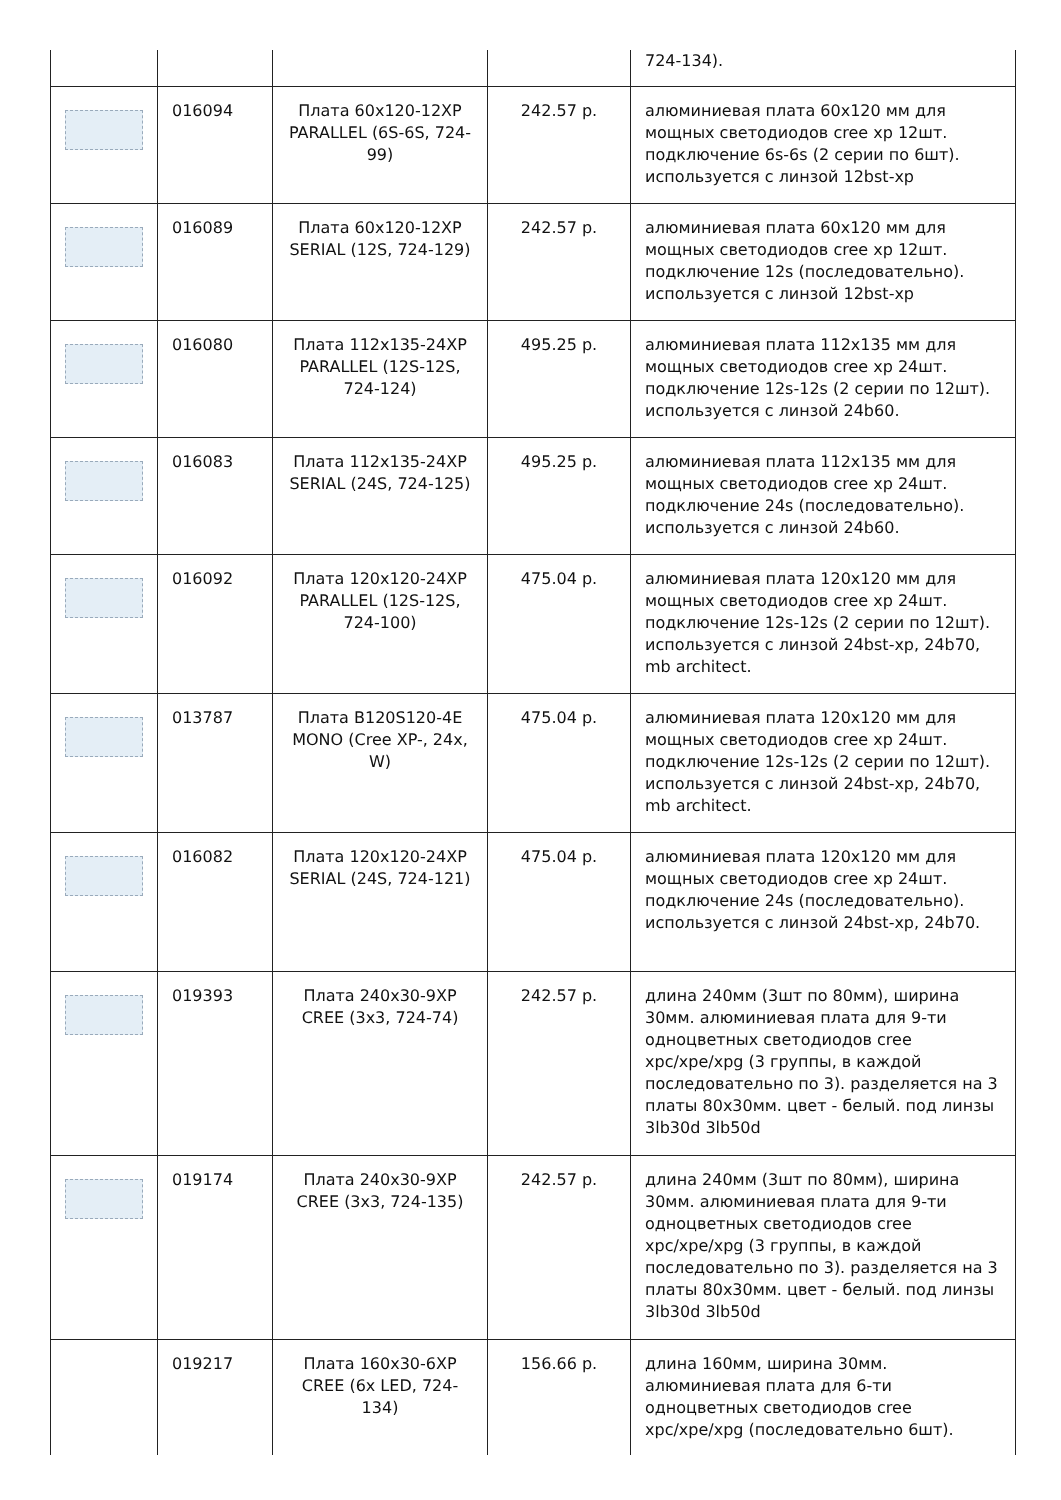| | | | | 724-134). |
| | 016094 | Плата 60x120-12XP PARALLEL (6S-6S, 724-99) | 242.57 р. | алюминиевая плата 60x120 мм для мощных светодиодов cree xp 12шт. подключение 6s-6s (2 серии по 6шт). используется с линзой 12bst-xp |
| | 016089 | Плата 60x120-12XP SERIAL (12S, 724-129) | 242.57 р. | алюминиевая плата 60x120 мм для мощных светодиодов cree xp 12шт. подключение 12s (последовательно). используется с линзой 12bst-xp |
| | 016080 | Плата 112x135-24XP PARALLEL (12S-12S, 724-124) | 495.25 р. | алюминиевая плата 112x135 мм для мощных светодиодов cree xp 24шт. подключение 12s-12s (2 серии по 12шт). используется с линзой 24b60. |
| | 016083 | Плата 112x135-24XP SERIAL (24S, 724-125) | 495.25 р. | алюминиевая плата 112x135 мм для мощных светодиодов cree xp 24шт. подключение 24s (последовательно). используется с линзой 24b60. |
| | 016092 | Плата 120x120-24XP PARALLEL (12S-12S, 724-100) | 475.04 р. | алюминиевая плата 120x120 мм для мощных светодиодов cree xp 24шт. подключение 12s-12s (2 серии по 12шт). используется с линзой 24bst-xp, 24b70, mb architect. |
| | 013787 | Плата B120S120-4E MONO (Cree XP-, 24x, W) | 475.04 р. | алюминиевая плата 120x120 мм для мощных светодиодов cree xp 24шт. подключение 12s-12s (2 серии по 12шт). используется с линзой 24bst-xp, 24b70, mb architect. |
| | 016082 | Плата 120x120-24XP SERIAL (24S, 724-121) | 475.04 р. | алюминиевая плата 120x120 мм для мощных светодиодов cree xp 24шт. подключение 24s (последовательно). используется с линзой 24bst-xp, 24b70. |
| | 019393 | Плата 240x30-9XP CREE (3x3, 724-74) | 242.57 р. | длина 240мм (3шт по 80мм), ширина 30мм. алюминиевая плата для 9-ти одноцветных светодиодов cree xpc/xpe/xpg (3 группы, в каждой последовательно по 3). разделяется на 3 платы 80x30мм. цвет - белый. под линзы 3lb30d 3lb50d |
| | 019174 | Плата 240x30-9XP CREE (3x3, 724-135) | 242.57 р. | длина 240мм (3шт по 80мм), ширина 30мм. алюминиевая плата для 9-ти одноцветных светодиодов cree xpc/xpe/xpg (3 группы, в каждой последовательно по 3). разделяется на 3 платы 80x30мм. цвет - белый. под линзы 3lb30d 3lb50d |
| | 019217 | Плата 160x30-6XP CREE (6x LED, 724-134) | 156.66 р. | длина 160мм, ширина 30мм. алюминиевая плата для 6-ти одноцветных светодиодов cree xpc/xpe/xpg (последовательно 6шт). |